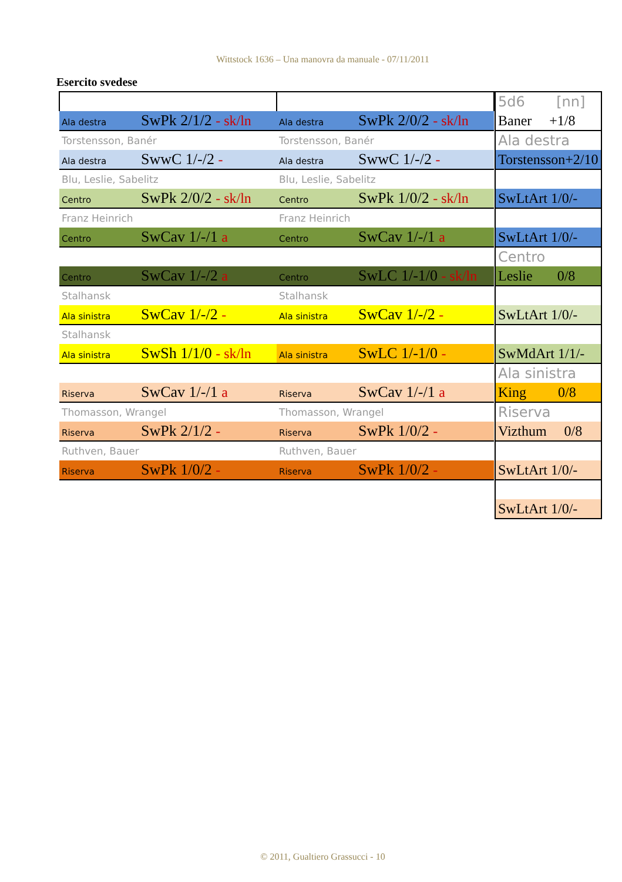Wittstock 1636 – Una manovra da manuale - 07/11/2011
Esercito svedese
| Ala destra SwPk 2/1/2 - sk/ln | Ala destra SwPk 2/0/2 - sk/ln |
| Torstensson, Banér | Torstensson, Banér |
| Ala destra SwwC 1/-/2 - | Ala destra SwwC 1/-/2 - |
| Blu, Leslie, Sabelitz | Blu, Leslie, Sabelitz |
| Centro SwPk 2/0/2 - sk/ln | Centro SwPk 1/0/2 - sk/ln |
| Franz Heinrich | Franz Heinrich |
| Centro SwCav 1/-/1 a | Centro SwCav 1/-/1 a |
| Centro SwCav 1/-/2 a | Centro SwLC 1/-1/0 - sk/ln |
| Stalhansk | Stalhansk |
| Ala sinistra SwCav 1/-/2 - | Ala sinistra SwCav 1/-/2 - |
| Stalhansk | |
| Ala sinistra SwSh 1/1/0 - sk/ln | Ala sinistra SwLC 1/-1/0 - |
| Riserva SwCav 1/-/1 a | Riserva SwCav 1/-/1 a |
| Thomasson, Wrangel | Thomasson, Wrangel |
| Riserva SwPk 2/1/2 - | Riserva SwPk 1/0/2 - |
| Ruthven, Bauer | Ruthven, Bauer |
| Riserva SwPk 1/0/2 - | Riserva SwPk 1/0/2 - |
| 5d6 [nn] |
| Baner +1/8 |
| Ala destra |
| Torstensson+2/10 |
| SwLtArt 1/0/- |
| SwLtArt 1/0/- |
| Centro |
| Leslie 0/8 |
| SwLtArt 1/0/- |
| SwMdArt 1/1/- |
| Ala sinistra |
| King 0/8 |
| Riserva |
| Vizthum 0/8 |
| SwLtArt 1/0/- |
| SwLtArt 1/0/- |
© 2011, Gualtiero Grassucci - 10